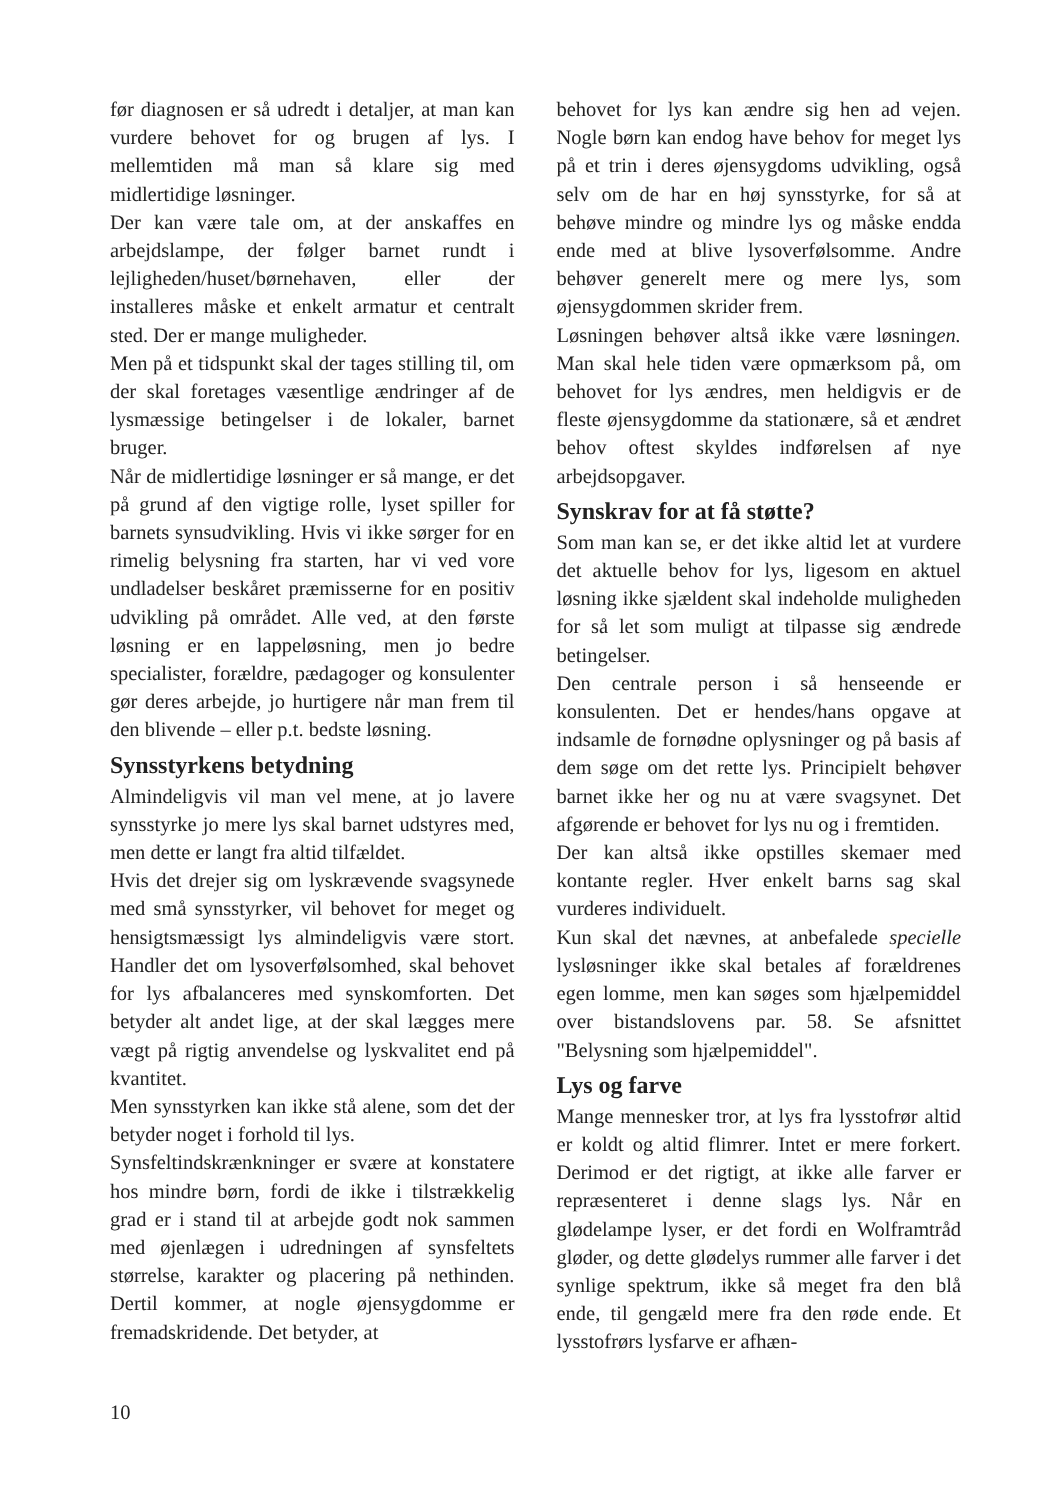før diagnosen er så udredt i detaljer, at man kan vurdere behovet for og brugen af lys. I mellemtiden må man så klare sig med midlertidige løsninger.
Der kan være tale om, at der anskaffes en arbejdslampe, der følger barnet rundt i lejligheden/huset/børnehaven, eller der installeres måske et enkelt armatur et centralt sted. Der er mange muligheder.
Men på et tidspunkt skal der tages stilling til, om der skal foretages væsentlige ændringer af de lysmæssige betingelser i de lokaler, barnet bruger.
Når de midlertidige løsninger er så mange, er det på grund af den vigtige rolle, lyset spiller for barnets synsudvikling. Hvis vi ikke sørger for en rimelig belysning fra starten, har vi ved vore undladelser beskåret præmisserne for en positiv udvikling på området. Alle ved, at den første løsning er en lappeløsning, men jo bedre specialister, forældre, pædagoger og konsulenter gør deres arbejde, jo hurtigere når man frem til den blivende – eller p.t. bedste løsning.
Synsstyrkens betydning
Almindeligvis vil man vel mene, at jo lavere synsstyrke jo mere lys skal barnet udstyres med, men dette er langt fra altid tilfældet.
Hvis det drejer sig om lyskrævende svagsynede med små synsstyrker, vil behovet for meget og hensigtsmæssigt lys almindeligvis være stort. Handler det om lysoverfølsomhed, skal behovet for lys afbalanceres med synskomforten. Det betyder alt andet lige, at der skal lægges mere vægt på rigtig anvendelse og lyskvalitet end på kvantitet.
Men synsstyrken kan ikke stå alene, som det der betyder noget i forhold til lys.
Synsfeltindskrænkninger er svære at konstatere hos mindre børn, fordi de ikke i tilstrækkelig grad er i stand til at arbejde godt nok sammen med øjenlægen i udredningen af synsfeltets størrelse, karakter og placering på nethinden. Dertil kommer, at nogle øjensygdomme er fremadskridende. Det betyder, at
behovet for lys kan ændre sig hen ad vejen. Nogle børn kan endog have behov for meget lys på et trin i deres øjensygdoms udvikling, også selv om de har en høj synsstyrke, for så at behøve mindre og mindre lys og måske endda ende med at blive lysoverfølsomme. Andre behøver generelt mere og mere lys, som øjensygdommen skrider frem.
Løsningen behøver altså ikke være løsningen. Man skal hele tiden være opmærksom på, om behovet for lys ændres, men heldigvis er de fleste øjensygdomme da stationære, så et ændret behov oftest skyldes indførelsen af nye arbejdsopgaver.
Synskrav for at få støtte?
Som man kan se, er det ikke altid let at vurdere det aktuelle behov for lys, ligesom en aktuel løsning ikke sjældent skal indeholde muligheden for så let som muligt at tilpasse sig ændrede betingelser.
Den centrale person i så henseende er konsulenten. Det er hendes/hans opgave at indsamle de fornødne oplysninger og på basis af dem søge om det rette lys. Principielt behøver barnet ikke her og nu at være svagsynet. Det afgørende er behovet for lys nu og i fremtiden.
Der kan altså ikke opstilles skemaer med kontante regler. Hver enkelt barns sag skal vurderes individuelt.
Kun skal det nævnes, at anbefalede specielle lysløsninger ikke skal betales af forældrenes egen lomme, men kan søges som hjælpemiddel over bistandslovens par. 58. Se afsnittet "Belysning som hjælpemiddel".
Lys og farve
Mange mennesker tror, at lys fra lysstofrør altid er koldt og altid flimrer. Intet er mere forkert. Derimod er det rigtigt, at ikke alle farver er repræsenteret i denne slags lys. Når en glødelampe lyser, er det fordi en Wolframtråd gløder, og dette glødelys rummer alle farver i det synlige spektrum, ikke så meget fra den blå ende, til gengæld mere fra den røde ende. Et lysstofrørs lysfarve er afhæn-
10